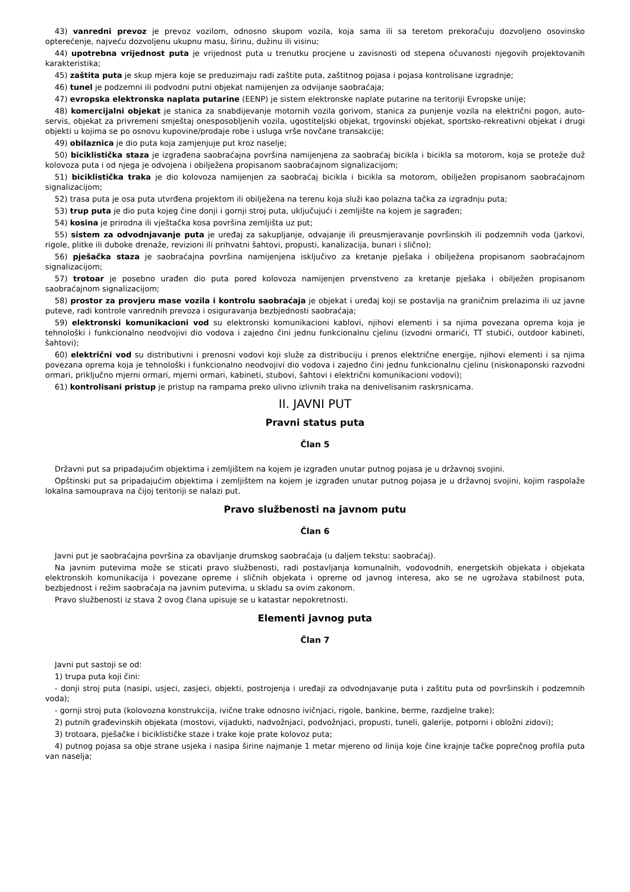43) vanredni prevoz je prevoz vozilom, odnosno skupom vozila, koja sama ili sa teretom prekoračuju dozvoljeno osovinsko opterećenje, najveću dozvoljenu ukupnu masu, širinu, dužinu ili visinu;
44) upotrebna vrijednost puta je vrijednost puta u trenutku procjene u zavisnosti od stepena očuvanosti njegovih projektovanih karakteristika;
45) zaštita puta je skup mjera koje se preduzimaju radi zaštite puta, zaštitnog pojasa i pojasa kontrolisane izgradnje;
46) tunel je podzemni ili podvodni putni objekat namijenjen za odvijanje saobraćaja;
47) evropska elektronska naplata putarine (EENP) je sistem elektronske naplate putarine na teritoriji Evropske unije;
48) komercijalni objekat je stanica za snabdijevanje motornih vozila gorivom, stanica za punjenje vozila na električni pogon, auto-servis, objekat za privremeni smještaj onesposobljenih vozila, ugostiteljski objekat, trgovinski objekat, sportsko-rekreativni objekat i drugi objekti u kojima se po osnovu kupovine/prodaje robe i usluga vrše novčane transakcije;
49) obilaznica je dio puta koja zamjenjuje put kroz naselje;
50) biciklistička staza je izgrađena saobraćajna površina namijenjena za saobraćaj bicikla i bicikla sa motorom, koja se proteže duž kolovoza puta i od njega je odvojena i obilježena propisanom saobraćajnom signalizacijom;
51) biciklistička traka je dio kolovoza namijenjen za saobraćaj bicikla i bicikla sa motorom, obilježen propisanom saobraćajnom signalizacijom;
52) trasa puta je osa puta utvrđena projektom ili obilježena na terenu koja služi kao polazna tačka za izgradnju puta;
53) trup puta je dio puta kojeg čine donji i gornji stroj puta, uključujući i zemljište na kojem je sagrađen;
54) kosina je prirodna ili vještačka kosa površina zemljišta uz put;
55) sistem za odvodnjavanje puta je uređaj za sakupljanje, odvajanje ili preusmjeravanje površinskih ili podzemnih voda (jarkovi, rigole, plitke ili duboke drenaže, revizioni ili prihvatni šahtovi, propusti, kanalizacija, bunari i slično);
56) pješačka staza je saobraćajna površina namijenjena isključivo za kretanje pješaka i obilježena propisanom saobraćajnom signalizacijom;
57) trotoar je posebno urađen dio puta pored kolovoza namijenjen prvenstveno za kretanje pješaka i obilježen propisanom saobraćajnom signalizacijom;
58) prostor za provjeru mase vozila i kontrolu saobraćaja je objekat i uređaj koji se postavlja na graničnim prelazima ili uz javne puteve, radi kontrole vanrednih prevoza i osiguravanja bezbjednosti saobraćaja;
59) elektronski komunikacioni vod su elektronski komunikacioni kablovi, njihovi elementi i sa njima povezana oprema koja je tehnološki i funkcionalno neodvojivi dio vodova i zajedno čini jednu funkcionalnu cjelinu (izvodni ormarići, TT stubići, outdoor kabineti, šahtovi);
60) električni vod su distributivni i prenosni vodovi koji služe za distribuciju i prenos električne energije, njihovi elementi i sa njima povezana oprema koja je tehnološki i funkcionalno neodvojivi dio vodova i zajedno čini jednu funkcionalnu cjelinu (niskonaponski razvodni ormari, priključno mjerni ormari, mjerni ormari, kabineti, stubovi, šahtovi i električni komunikacioni vodovi);
61) kontrolisani pristup je pristup na rampama preko ulivno izlivnih traka na denivelisanim raskrsnicama.
II. JAVNI PUT
Pravni status puta
Član 5
Državni put sa pripadajućim objektima i zemljištem na kojem je izgrađen unutar putnog pojasa je u državnoj svojini.
Opštinski put sa pripadajućim objektima i zemljištem na kojem je izgrađen unutar putnog pojasa je u državnoj svojini, kojim raspolaže lokalna samouprava na čijoj teritoriji se nalazi put.
Pravo službenosti na javnom putu
Član 6
Javni put je saobraćajna površina za obavljanje drumskog saobraćaja (u daljem tekstu: saobraćaj).
Na javnim putevima može se sticati pravo službenosti, radi postavljanja komunalnih, vodovodnih, energetskih objekata i objekata elektronskih komunikacija i povezane opreme i sličnih objekata i opreme od javnog interesa, ako se ne ugrožava stabilnost puta, bezbjednost i režim saobraćaja na javnim putevima, u skladu sa ovim zakonom.
Pravo službenosti iz stava 2 ovog člana upisuje se u katastar nepokretnosti.
Elementi javnog puta
Član 7
Javni put sastoji se od:
1) trupa puta koji čini:
- donji stroj puta (nasipi, usjeci, zasjeci, objekti, postrojenja i uređaji za odvodnjavanje puta i zaštitu puta od površinskih i podzemnih voda);
- gornji stroj puta (kolovozna konstrukcija, ivične trake odnosno ivičnjaci, rigole, bankine, berme, razdjelne trake);
2) putnih građevinskih objekata (mostovi, vijadukti, nadvožnjaci, podvožnjaci, propusti, tuneli, galerije, potporni i obložni zidovi);
3) trotoara, pješačke i biciklističke staze i trake koje prate kolovoz puta;
4) putnog pojasa sa obje strane usjeka i nasipa širine najmanje 1 metar mjereno od linija koje čine krajnje tačke poprečnog profila puta van naselja;